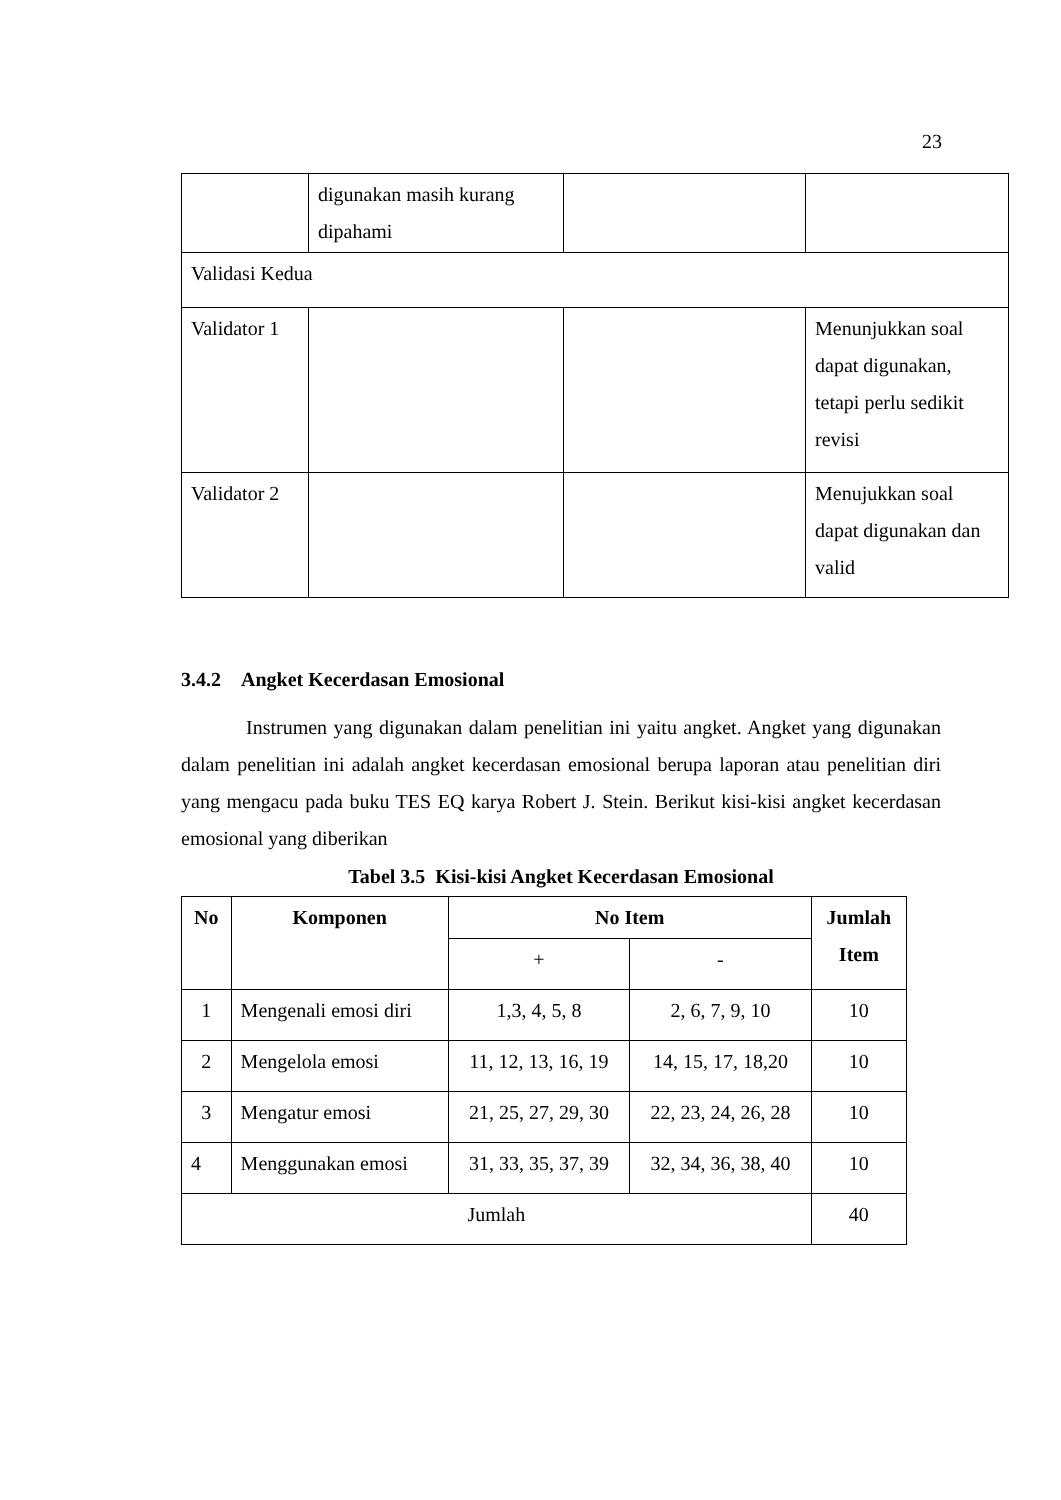23
| | digunakan masih kurang dipahami | | |
| Validasi Kedua | | | |
| Validator 1 | | | Menunjukkan soal dapat digunakan, tetapi perlu sedikit revisi |
| Validator 2 | | | Menujukkan soal dapat digunakan dan valid |
3.4.2 Angket Kecerdasan Emosional
Instrumen yang digunakan dalam penelitian ini yaitu angket. Angket yang digunakan dalam penelitian ini adalah angket kecerdasan emosional berupa laporan atau penelitian diri yang mengacu pada buku TES EQ karya Robert J. Stein. Berikut kisi-kisi angket kecerdasan emosional yang diberikan
Tabel 3.5 Kisi-kisi Angket Kecerdasan Emosional
| No | Komponen | No Item | | Jumlah Item |
| --- | --- | --- | --- | --- |
| | | + | - | |
| 1 | Mengenali emosi diri | 1,3, 4, 5, 8 | 2, 6, 7, 9, 10 | 10 |
| 2 | Mengelola emosi | 11, 12, 13, 16, 19 | 14, 15, 17, 18,20 | 10 |
| 3 | Mengatur emosi | 21, 25, 27, 29, 30 | 22, 23, 24, 26, 28 | 10 |
| 4 | Menggunakan emosi | 31, 33, 35, 37, 39 | 32, 34, 36, 38, 40 | 10 |
| Jumlah | | | | 40 |